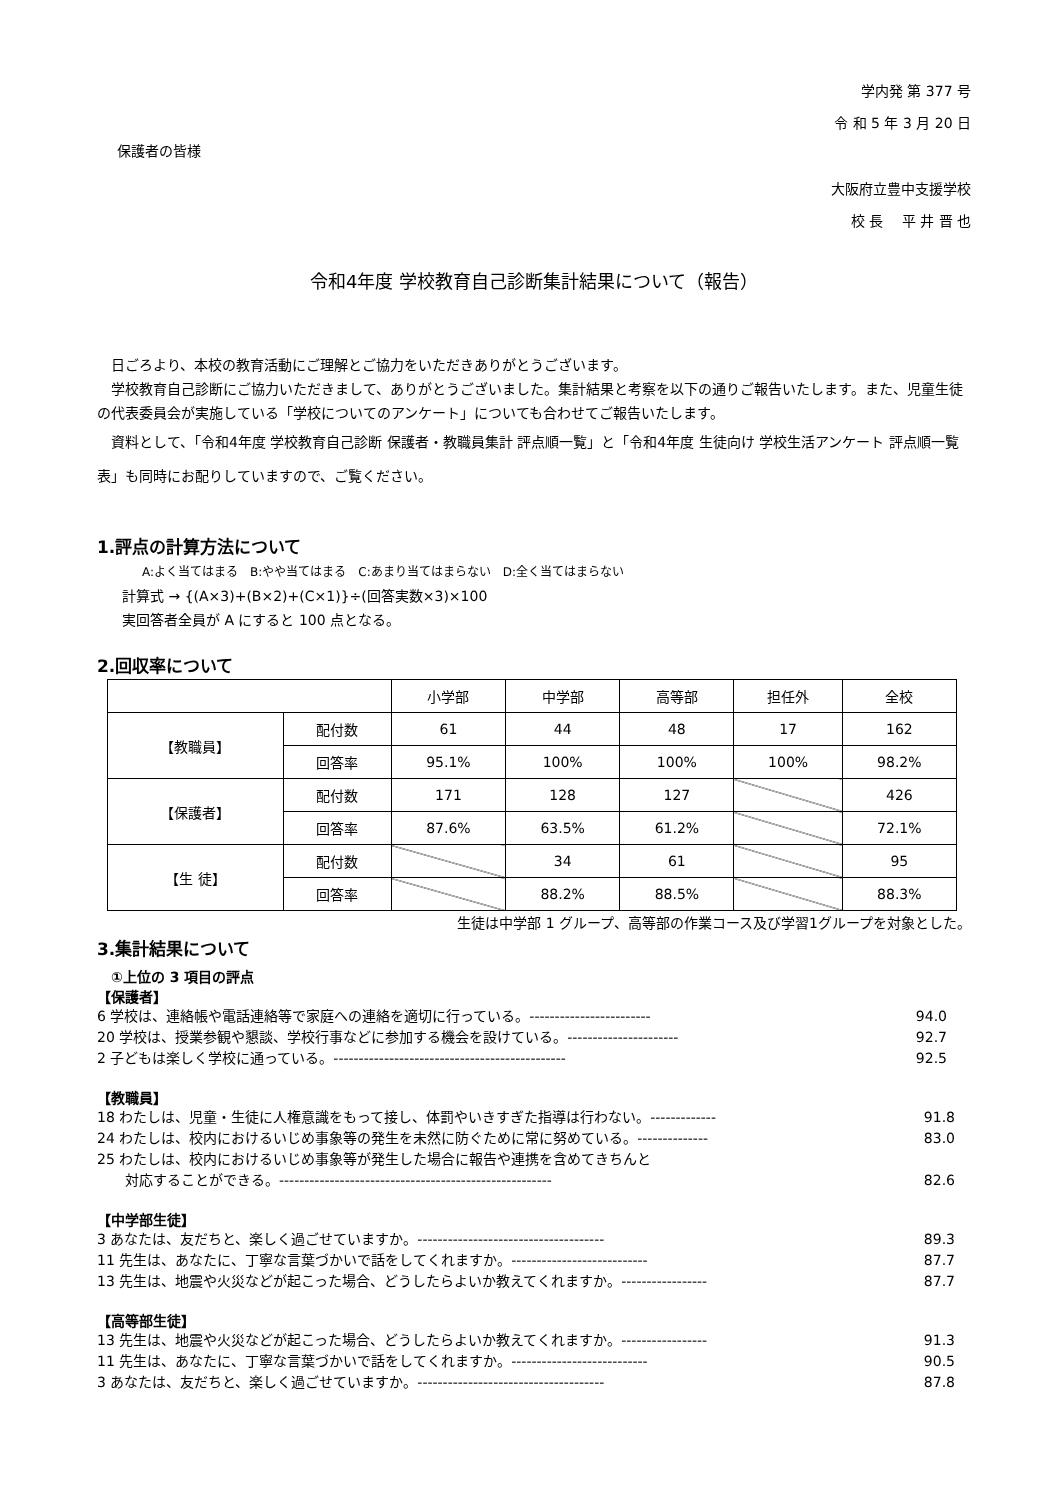学内発 第 377 号
令 和 5 年 3 月 20 日
保護者の皆様
大阪府立豊中支援学校
校 長　 平 井 晋 也
令和4年度 学校教育自己診断集計結果について（報告）
　日ごろより、本校の教育活動にご理解とご協力をいただきありがとうございます。
　学校教育自己診断にご協力いただきまして、ありがとうございました。集計結果と考察を以下の通りご報告いたします。また、児童生徒の代表委員会が実施している「学校についてのアンケート」についても合わせてご報告いたします。
　資料として、「令和4年度 学校教育自己診断 保護者・教職員集計 評点順一覧」と「令和4年度 生徒向け 学校生活アンケート 評点順一覧表」も同時にお配りしていますので、ご覧ください。
1.評点の計算方法について
A:よく当てはまる　B:やや当てはまる　C:あまり当てはまらない　D:全く当てはまらない
計算式 → {(A×3)+(B×2)+(C×1)}÷(回答実数×3)×100
実回答者全員が A にすると 100 点となる。
2.回収率について
| | | 小学部 | 中学部 | 高等部 | 担任外 | 全校 |
| 【教職員】 | 配付数 | 61 | 44 | 48 | 17 | 162 |
| | 回答率 | 95.1% | 100% | 100% | 100% | 98.2% |
| 【保護者】 | 配付数 | 171 | 128 | 127 | | 426 |
| | 回答率 | 87.6% | 63.5% | 61.2% | | 72.1% |
| 【生 徒】 | 配付数 | | 34 | 61 | | 95 |
| | 回答率 | | 88.2% | 88.5% | | 88.3% |
生徒は中学部 1 グループ、高等部の作業コース及び学習1グループを対象とした。
3.集計結果について
　①上位の 3 項目の評点
【保護者】
6 学校は、連絡帳や電話連絡等で家庭への連絡を適切に行っている。------------------------ 94.0
20 学校は、授業参観や懇談、学校行事などに参加する機会を設けている。---------------------- 92.7
2 子どもは楽しく学校に通っている。---------------------------------------------- 92.5
【教職員】
18 わたしは、児童・生徒に人権意識をもって接し、体罰やいきすぎた指導は行わない。------------- 91.8
24 わたしは、校内におけるいじめ事象等の発生を未然に防ぐために常に努めている。-------------- 83.0
25 わたしは、校内におけるいじめ事象等が発生した場合に報告や連携を含めてきちんと
　　対応することができる。------------------------------------------------------ 82.6
【中学部生徒】
3 あなたは、友だちと、楽しく過ごせていますか。------------------------------------- 89.3
11 先生は、あなたに、丁寧な言葉づかいで話をしてくれますか。--------------------------- 87.7
13 先生は、地震や火災などが起こった場合、どうしたらよいか教えてくれますか。----------------- 87.7
【高等部生徒】
13 先生は、地震や火災などが起こった場合、どうしたらよいか教えてくれますか。----------------- 91.3
11 先生は、あなたに、丁寧な言葉づかいで話をしてくれますか。--------------------------- 90.5
3 あなたは、友だちと、楽しく過ごせていますか。------------------------------------- 87.8